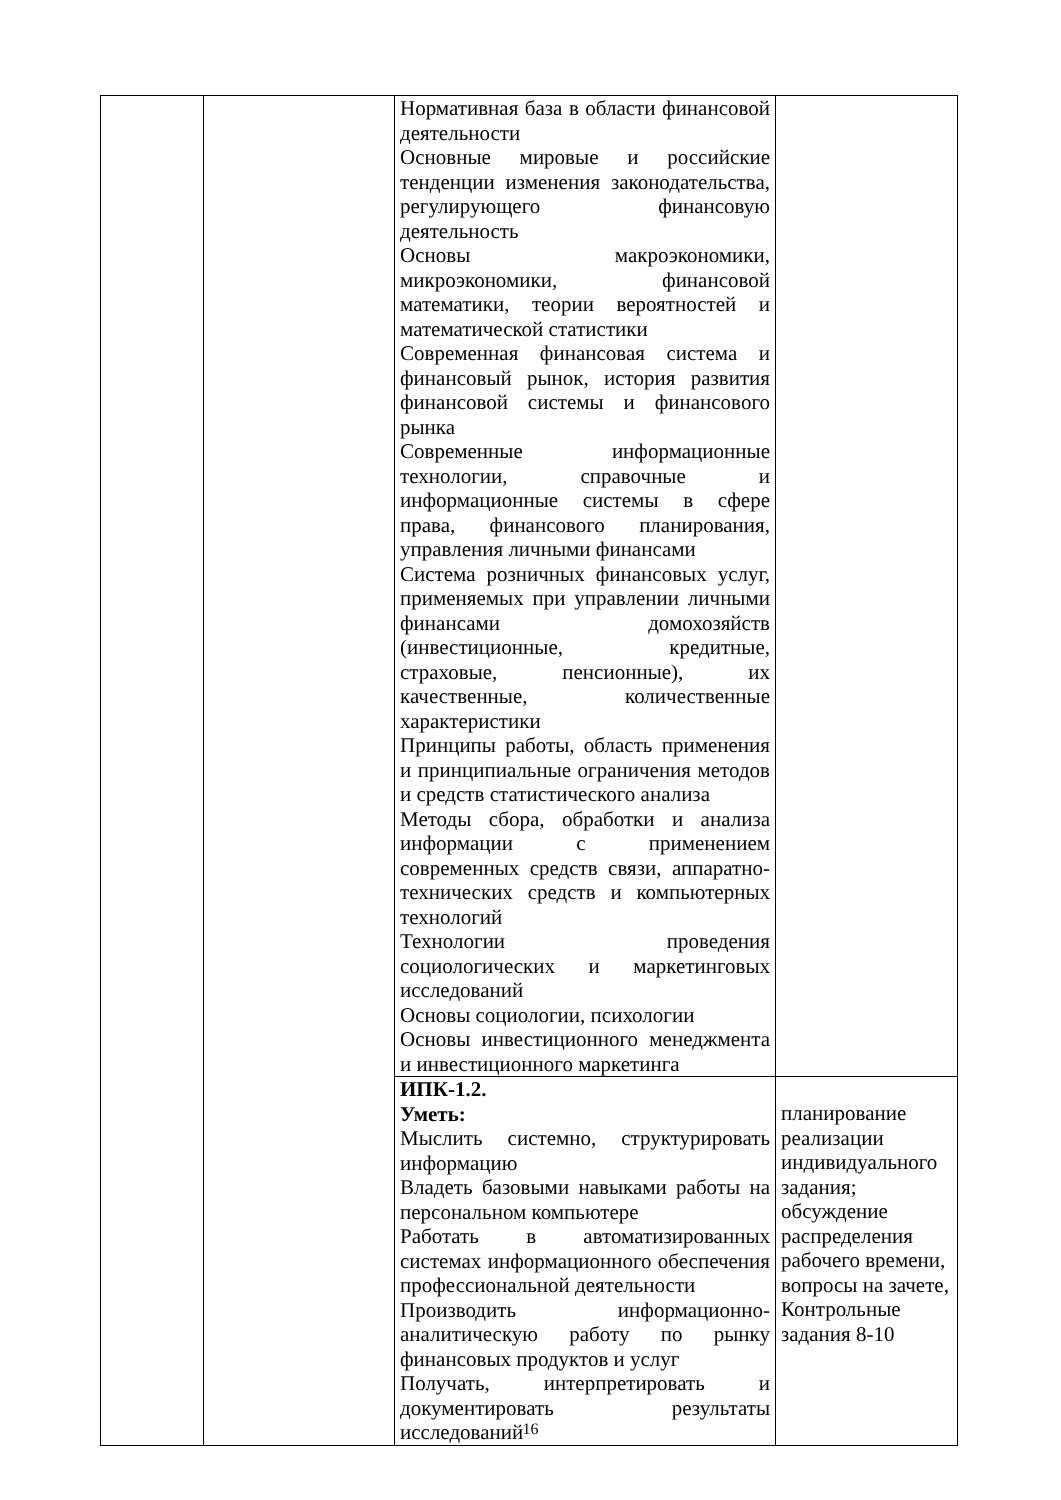| | | Нормативная база в области финансовой деятельности Основные мировые и российские тенденции изменения законодательства, регулирующего финансовую деятельность Основы макроэкономики, микроэкономики, финансовой математики, теории вероятностей и математической статистики Современная финансовая система и финансовый рынок, история развития финансовой системы и финансового рынка Современные информационные технологии, справочные и информационные системы в сфере права, финансового планирования, управления личными финансами Система розничных финансовых услуг, применяемых при управлении личными финансами домохозяйств (инвестиционные, кредитные, страховые, пенсионные), их качественные, количественные характеристики Принципы работы, область применения и принципиальные ограничения методов и средств статистического анализа Методы сбора, обработки и анализа информации с применением современных средств связи, аппаратно-технических средств и компьютерных технологий Технологии проведения социологических и маркетинговых исследований Основы социологии, психологии Основы инвестиционного менеджмента и инвестиционного маркетинга | |
| | | ИПК-1.2. Уметь: Мыслить системно, структурировать информацию Владеть базовыми навыками работы на персональном компьютере Работать в автоматизированных системах информационного обеспечения профессиональной деятельности Производить информационно-аналитическую работу по рынку финансовых продуктов и услуг Получать, интерпретировать и документировать результаты исследований | планирование реализации индивидуального задания; обсуждение распределения рабочего времени, вопросы на зачете, Контрольные задания 8-10 |
16